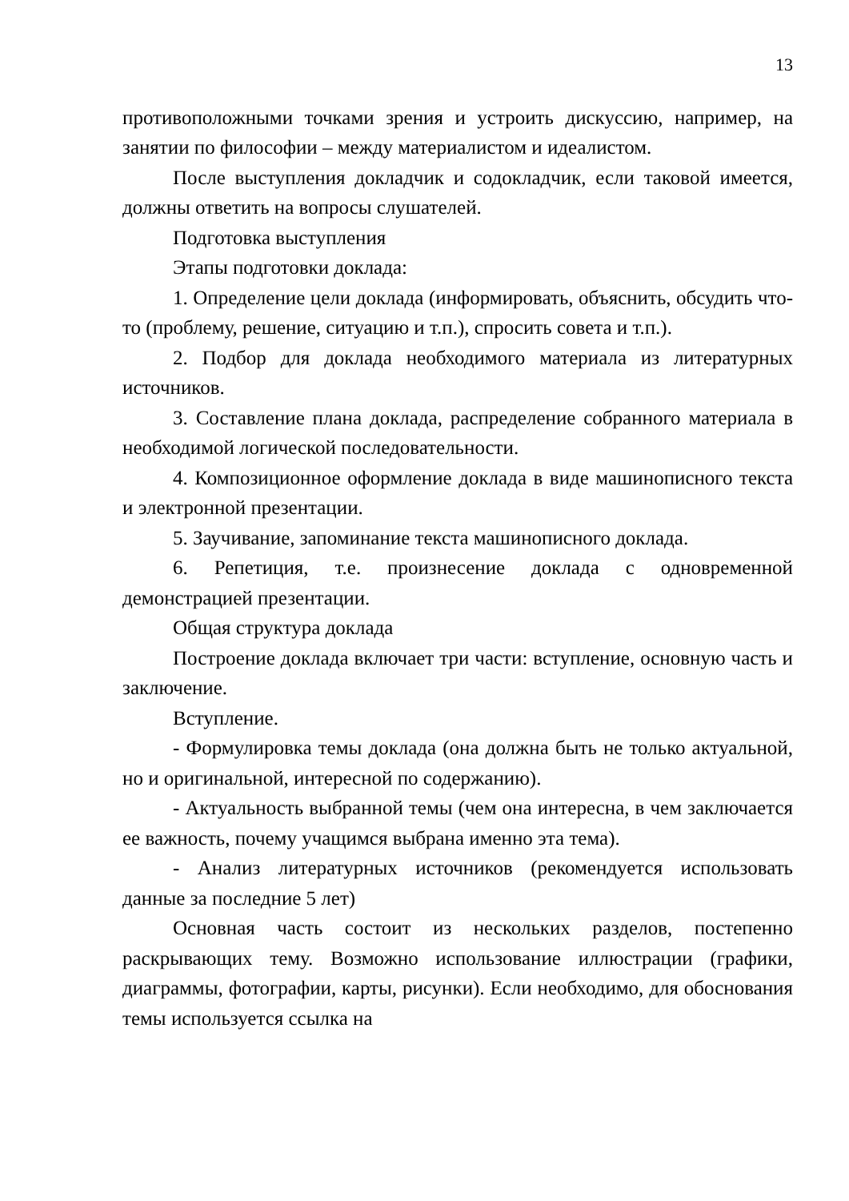13
противоположными точками зрения и устроить дискуссию, например, на занятии по философии – между материалистом и идеалистом.
После выступления докладчик и содокладчик, если таковой имеется, должны ответить на вопросы слушателей.
Подготовка выступления
Этапы подготовки доклада:
1. Определение цели доклада (информировать, объяснить, обсудить что-то (проблему, решение, ситуацию и т.п.), спросить совета и т.п.).
2. Подбор для доклада необходимого материала из литературных источников.
3. Составление плана доклада, распределение собранного материала в необходимой логической последовательности.
4. Композиционное оформление доклада в виде машинописного текста и электронной презентации.
5. Заучивание, запоминание текста машинописного доклада.
6. Репетиция, т.е. произнесение доклада с одновременной демонстрацией презентации.
Общая структура доклада
Построение доклада включает три части: вступление, основную часть и заключение.
Вступление.
- Формулировка темы доклада (она должна быть не только актуальной, но и оригинальной, интересной по содержанию).
- Актуальность выбранной темы (чем она интересна, в чем заключается ее важность, почему учащимся выбрана именно эта тема).
- Анализ литературных источников (рекомендуется использовать данные за последние 5 лет)
Основная часть состоит из нескольких разделов, постепенно раскрывающих тему. Возможно использование иллюстрации (графики, диаграммы, фотографии, карты, рисунки). Если необходимо, для обоснования темы используется ссылка на